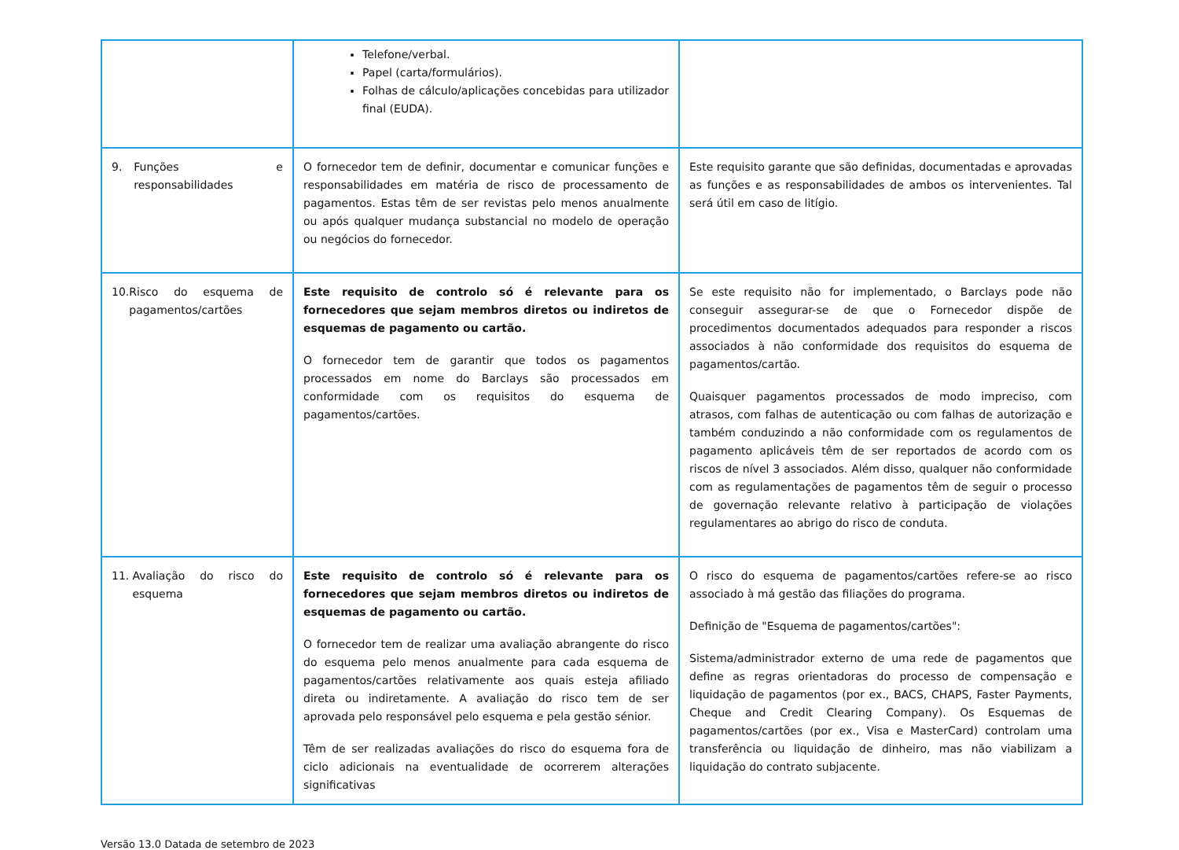| | Telefone/verbal. Papel (carta/formulários). Folhas de cálculo/aplicações concebidas para utilizador final (EUDA). | |
| 9. Funções e responsabilidades | O fornecedor tem de definir, documentar e comunicar funções e responsabilidades em matéria de risco de processamento de pagamentos. Estas têm de ser revistas pelo menos anualmente ou após qualquer mudança substancial no modelo de operação ou negócios do fornecedor. | Este requisito garante que são definidas, documentadas e aprovadas as funções e as responsabilidades de ambos os intervenientes. Tal será útil em caso de litígio. |
| 10. Risco do esquema de pagamentos/cartões | Este requisito de controlo só é relevante para os fornecedores que sejam membros diretos ou indiretos de esquemas de pagamento ou cartão. O fornecedor tem de garantir que todos os pagamentos processados em nome do Barclays são processados em conformidade com os requisitos do esquema de pagamentos/cartões. | Se este requisito não for implementado, o Barclays pode não conseguir assegurar-se de que o Fornecedor dispõe de procedimentos documentados adequados para responder a riscos associados à não conformidade dos requisitos do esquema de pagamentos/cartão. Quaisquer pagamentos processados de modo impreciso, com atrasos, com falhas de autenticação ou com falhas de autorização e também conduzindo a não conformidade com os regulamentos de pagamento aplicáveis têm de ser reportados de acordo com os riscos de nível 3 associados. Além disso, qualquer não conformidade com as regulamentações de pagamentos têm de seguir o processo de governação relevante relativo à participação de violações regulamentares ao abrigo do risco de conduta. |
| 11. Avaliação do risco do esquema | Este requisito de controlo só é relevante para os fornecedores que sejam membros diretos ou indiretos de esquemas de pagamento ou cartão. O fornecedor tem de realizar uma avaliação abrangente do risco do esquema pelo menos anualmente para cada esquema de pagamentos/cartões relativamente aos quais esteja afiliado direta ou indiretamente. A avaliação do risco tem de ser aprovada pelo responsável pelo esquema e pela gestão sénior. Têm de ser realizadas avaliações do risco do esquema fora de ciclo adicionais na eventualidade de ocorrerem alterações significativas | O risco do esquema de pagamentos/cartões refere-se ao risco associado à má gestão das filiações do programa. Definição de "Esquema de pagamentos/cartões": Sistema/administrador externo de uma rede de pagamentos que define as regras orientadoras do processo de compensação e liquidação de pagamentos (por ex., BACS, CHAPS, Faster Payments, Cheque and Credit Clearing Company). Os Esquemas de pagamentos/cartões (por ex., Visa e MasterCard) controlam uma transferência ou liquidação de dinheiro, mas não viabilizam a liquidação do contrato subjacente. |
Versão 13.0 Datada de setembro de 2023